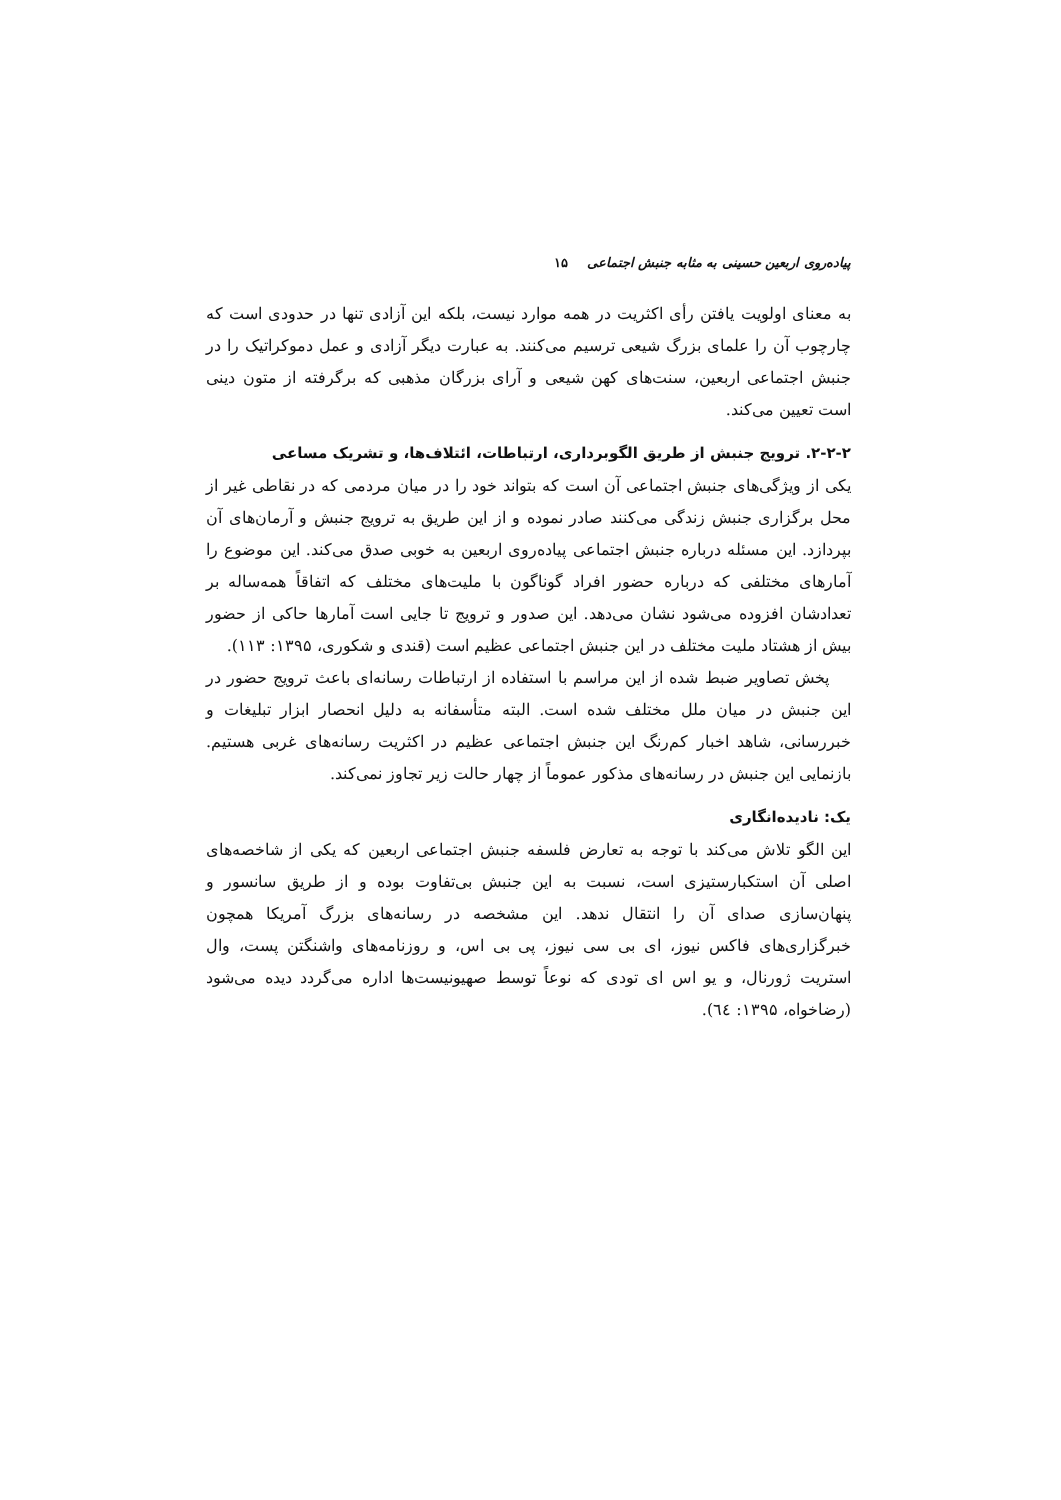پیاده‌روی اربعین حسینی به مثابه جنبش اجتماعی ۱۵
به معنای اولویت یافتن رأی اکثریت در همه موارد نیست، بلکه این آزادی تنها در حدودی است که چارچوب آن را علمای بزرگ شیعی ترسیم می‌کنند. به عبارت دیگر آزادی و عمل دموکراتیک را در جنبش اجتماعی اربعین، سنت‌های کهن شیعی و آرای بزرگان مذهبی که برگرفته از متون دینی است تعیین می‌کند.
۲-۲-۲. ترویج جنبش از طریق الگوبرداری، ارتباطات، ائتلاف‌ها، و تشریک مساعی
یکی از ویژگی‌های جنبش اجتماعی آن است که بتواند خود را در میان مردمی که در نقاطی غیر از محل برگزاری جنبش زندگی می‌کنند صادر نموده و از این طریق به ترویج جنبش و آرمان‌های آن بپردازد. این مسئله درباره جنبش اجتماعی پیاده‌روی اربعین به خوبی صدق می‌کند. این موضوع را آمارهای مختلفی که درباره حضور افراد گوناگون با ملیت‌های مختلف که اتفاقاً همه‌ساله بر تعدادشان افزوده می‌شود نشان می‌دهد. این صدور و ترویج تا جایی است آمارها حاکی از حضور بیش از هشتاد ملیت مختلف در این جنبش اجتماعی عظیم است (قندی و شکوری، ۱۳۹۵: ۱۱۳).
پخش تصاویر ضبط شده از این مراسم با استفاده از ارتباطات رسانه‌ای باعث ترویج حضور در این جنبش در میان ملل مختلف شده است. البته متأسفانه به دلیل انحصار ابزار تبلیغات و خبررسانی، شاهد اخبار کم‌رنگ این جنبش اجتماعی عظیم در اکثریت رسانه‌های غربی هستیم. بازنمایی این جنبش در رسانه‌های مذکور عموماً از چهار حالت زیر تجاوز نمی‌کند.
یک: نادیده‌انگاری
این الگو تلاش می‌کند با توجه به تعارض فلسفه جنبش اجتماعی اربعین که یکی از شاخصه‌های اصلی آن استکبارستیزی است، نسبت به این جنبش بی‌تفاوت بوده و از طریق سانسور و پنهان‌سازی صدای آن را انتقال ندهد. این مشخصه در رسانه‌های بزرگ آمریکا همچون خبرگزاری‌های فاکس نیوز، ای بی سی نیوز، پی بی اس، و روزنامه‌های واشنگتن پست، وال استریت ژورنال، و یو اس ای تودی که نوعاً توسط صهیونیست‌ها اداره می‌گردد دیده می‌شود (رضاخواه، ۱۳۹۵: ٦٤).